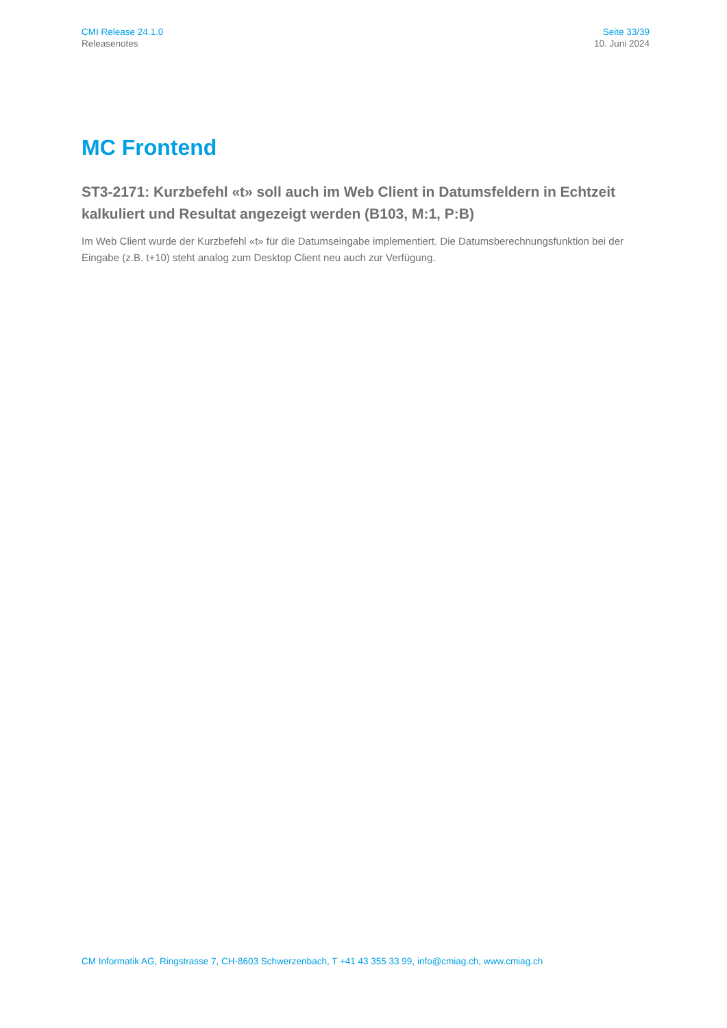CMI Release 24.1.0
Releasenotes
Seite 33/39
10. Juni 2024
MC Frontend
ST3-2171: Kurzbefehl «t» soll auch im Web Client in Datumsfeldern in Echtzeit kalkuliert und Resultat angezeigt werden (B103, M:1, P:B)
Im Web Client wurde der Kurzbefehl «t» für die Datumseingabe implementiert. Die Datumsberechnungsfunktion bei der Eingabe (z.B. t+10) steht analog zum Desktop Client neu auch zur Verfügung.
CM Informatik AG, Ringstrasse 7, CH-8603 Schwerzenbach, T +41 43 355 33 99, info@cmiag.ch, www.cmiag.ch